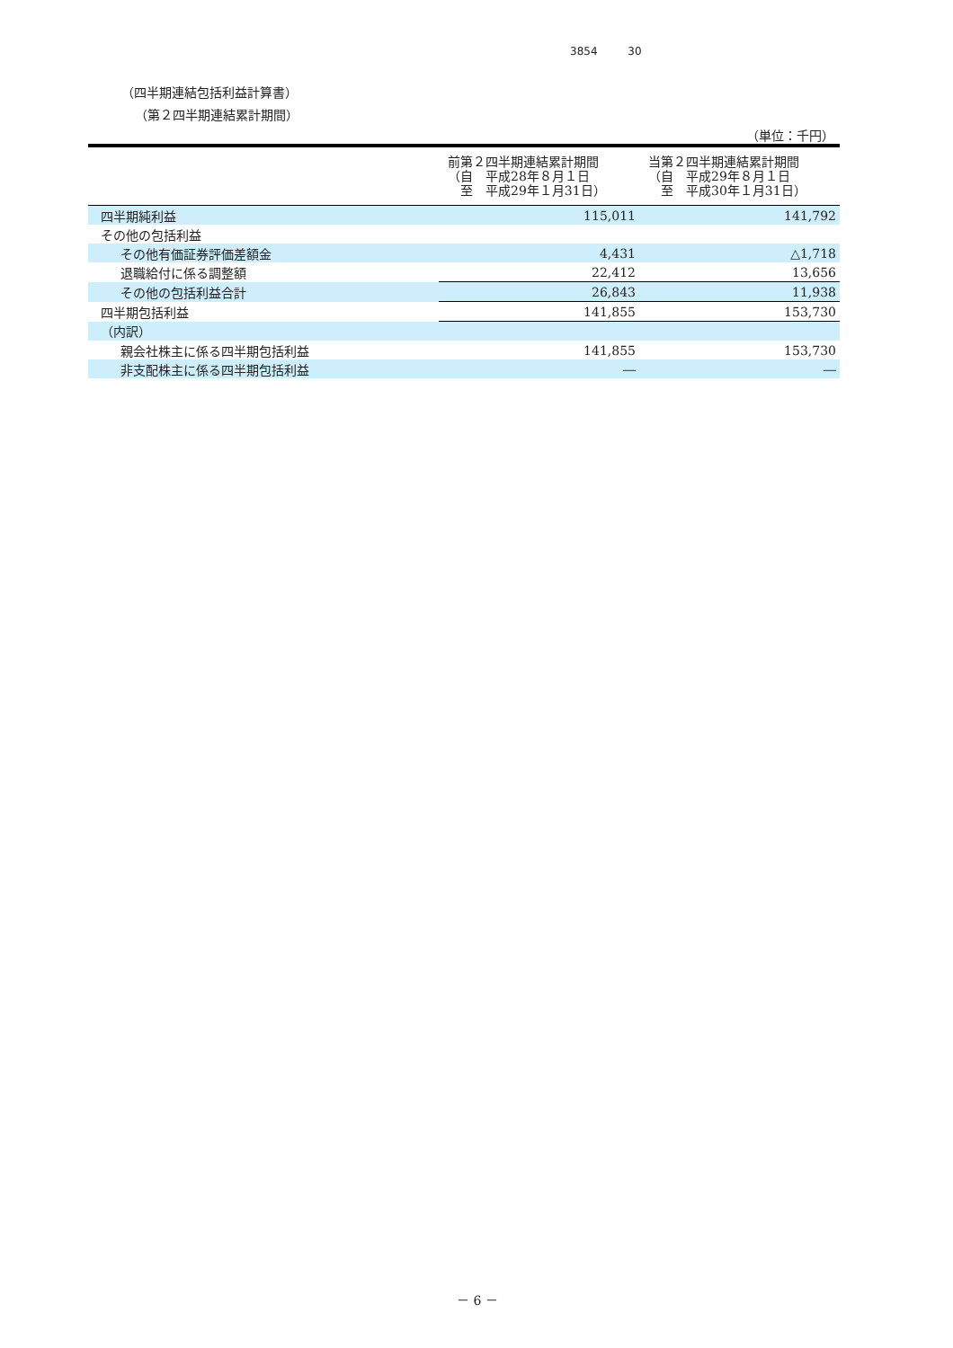3854 30
（四半期連結包括利益計算書）
（第２四半期連結累計期間）
（単位：千円）
| | 前第２四半期連結累計期間 （自 平成28年８月１日 至 平成29年１月31日） | 当第２四半期連結累計期間 （自 平成29年８月１日 至 平成30年１月31日） |
| --- | --- | --- |
| 四半期純利益 | 115,011 | 141,792 |
| その他の包括利益 | | |
| その他有価証券評価差額金 | 4,431 | △1,718 |
| 退職給付に係る調整額 | 22,412 | 13,656 |
| その他の包括利益合計 | 26,843 | 11,938 |
| 四半期包括利益 | 141,855 | 153,730 |
| （内訳） | | |
| 親会社株主に係る四半期包括利益 | 141,855 | 153,730 |
| 非支配株主に係る四半期包括利益 | ― | ― |
－ 6 －